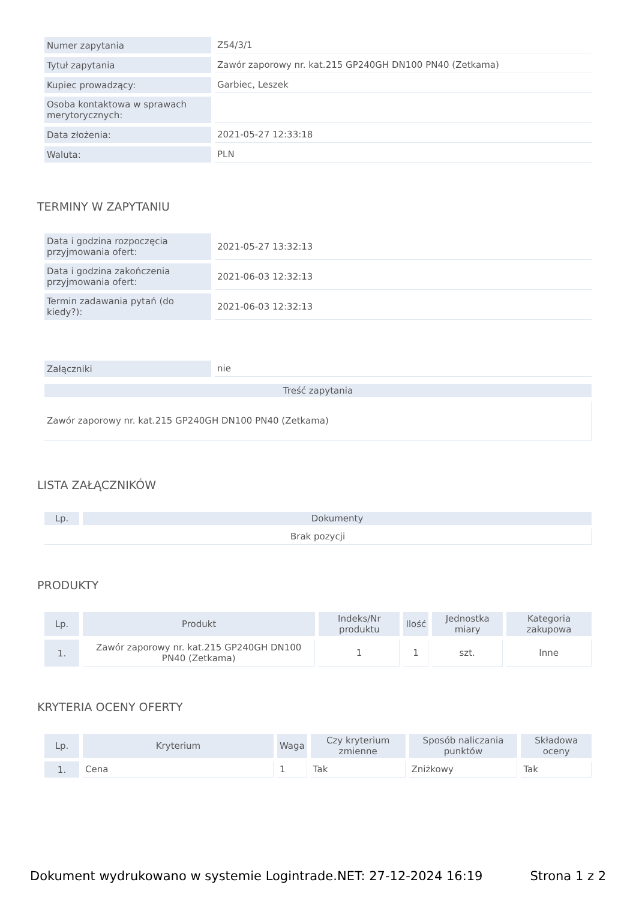| Numer zapytania | Z54/3/1 |
| Tytuł zapytania | Zawór zaporowy nr. kat.215 GP240GH DN100 PN40 (Zetkama) |
| Kupiec prowadzący: | Garbiec, Leszek |
| Osoba kontaktowa w sprawach merytorycznych: | |
| Data złożenia: | 2021-05-27 12:33:18 |
| Waluta: | PLN |
TERMINY W ZAPYTANIU
| Data i godzina rozpoczęcia przyjmowania ofert: | 2021-05-27 13:32:13 |
| Data i godzina zakończenia przyjmowania ofert: | 2021-06-03 12:32:13 |
| Termin zadawania pytań (do kiedy?): | 2021-06-03 12:32:13 |
| Załączniki | nie |
| Treść zapytania |
| --- |
| Zawór zaporowy nr. kat.215 GP240GH DN100 PN40 (Zetkama) |
LISTA ZAŁĄCZNIKÓW
| Lp. | Dokumenty |
| --- | --- |
| Brak pozycji | |
PRODUKTY
| Lp. | Produkt | Indeks/Nr produktu | Ilość | Jednostka miary | Kategoria zakupowa |
| --- | --- | --- | --- | --- | --- |
| 1. | Zawór zaporowy nr. kat.215 GP240GH DN100 PN40 (Zetkama) | 1 | 1 | szt. | Inne |
KRYTERIA OCENY OFERTY
| Lp. | Kryterium | Waga | Czy kryterium zmienne | Sposób naliczania punktów | Składowa oceny |
| --- | --- | --- | --- | --- | --- |
| 1. | Cena | 1 | Tak | Zniżkowy | Tak |
Dokument wydrukowano w systemie Logintrade.NET: 27-12-2024 16:19 Strona 1 z 2